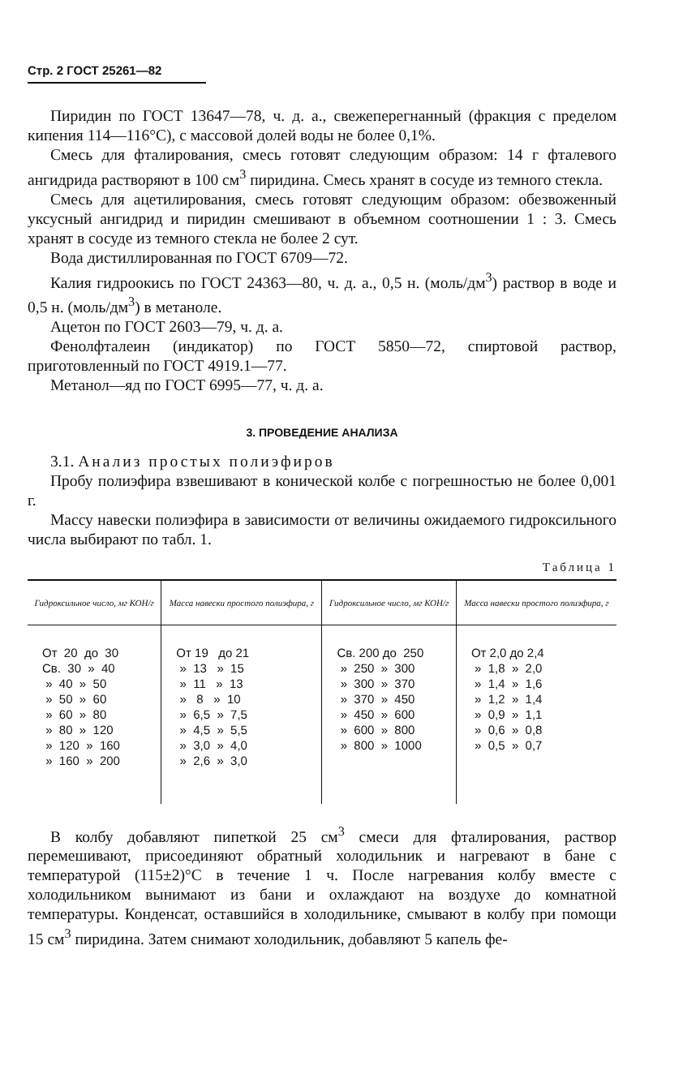Стр. 2 ГОСТ 25261—82
Пиридин по ГОСТ 13647—78, ч. д. а., свежеперегнанный (фракция с пределом кипения 114—116°С), с массовой долей воды не более 0,1%.
Смесь для фталирования, смесь готовят следующим образом: 14 г фталевого ангидрида растворяют в 100 см<sup>3</sup> пиридина. Смесь хранят в сосуде из темного стекла.
Смесь для ацетилирования, смесь готовят следующим образом: обезвоженный уксусный ангидрид и пиридин смешивают в объемном соотношении 1 : 3. Смесь хранят в сосуде из темного стекла не более 2 сут.
Вода дистиллированная по ГОСТ 6709—72.
Калия гидроокись по ГОСТ 24363—80, ч. д. а., 0,5 н. (моль/дм<sup>3</sup>) раствор в воде и 0,5 н. (моль/дм<sup>3</sup>) в метаноле.
Ацетон по ГОСТ 2603—79, ч. д. а.
Фенолфталеин (индикатор) по ГОСТ 5850—72, спиртовой раствор, приготовленный по ГОСТ 4919.1—77.
Метанол—яд по ГОСТ 6995—77, ч. д. а.
3. ПРОВЕДЕНИЕ АНАЛИЗА
3.1. Анализ простых полиэфиров
Пробу полиэфира взвешивают в конической колбе с погрешностью не более 0,001 г.
Массу навески полиэфира в зависимости от величины ожидаемого гидроксильного числа выбирают по табл. 1.
Таблица 1
| Гидроксильное число, мг КОН/г | Масса навески простого полиэфира, г | Гидроксильное число, мг КОН/г | Масса навески простого полиэфира, г |
| --- | --- | --- | --- |
| От 20 до 30 | От 19 до 21 | Св. 200 до 250 | От 2,0 до 2,4 |
| Св. 30 » 40 | » 13 » 15 | » 250 » 300 | » 1,8 » 2,0 |
| » 40 » 50 | » 11 » 13 | » 300 » 370 | » 1,4 » 1,6 |
| » 50 » 60 | » 8 » 10 | » 370 » 450 | » 1,2 » 1,4 |
| » 60 » 80 | » 6,5 » 7,5 | » 450 » 600 | » 0,9 » 1,1 |
| » 80 » 120 | » 4,5 » 5,5 | » 600 » 800 | » 0,6 » 0,8 |
| » 120 » 160 | » 3,0 » 4,0 | » 800 » 1000 | » 0,5 » 0,7 |
| » 160 » 200 | » 2,6 » 3,0 | | |
В колбу добавляют пипеткой 25 см<sup>3</sup> смеси для фталирования, раствор перемешивают, присоединяют обратный холодильник и нагревают в бане с температурой (115±2)°С в течение 1 ч. После нагревания колбу вместе с холодильником вынимают из бани и охлаждают на воздухе до комнатной температуры. Конденсат, оставшийся в холодильнике, смывают в колбу при помощи 15 см<sup>3</sup> пиридина. Затем снимают холодильник, добавляют 5 капель фе-